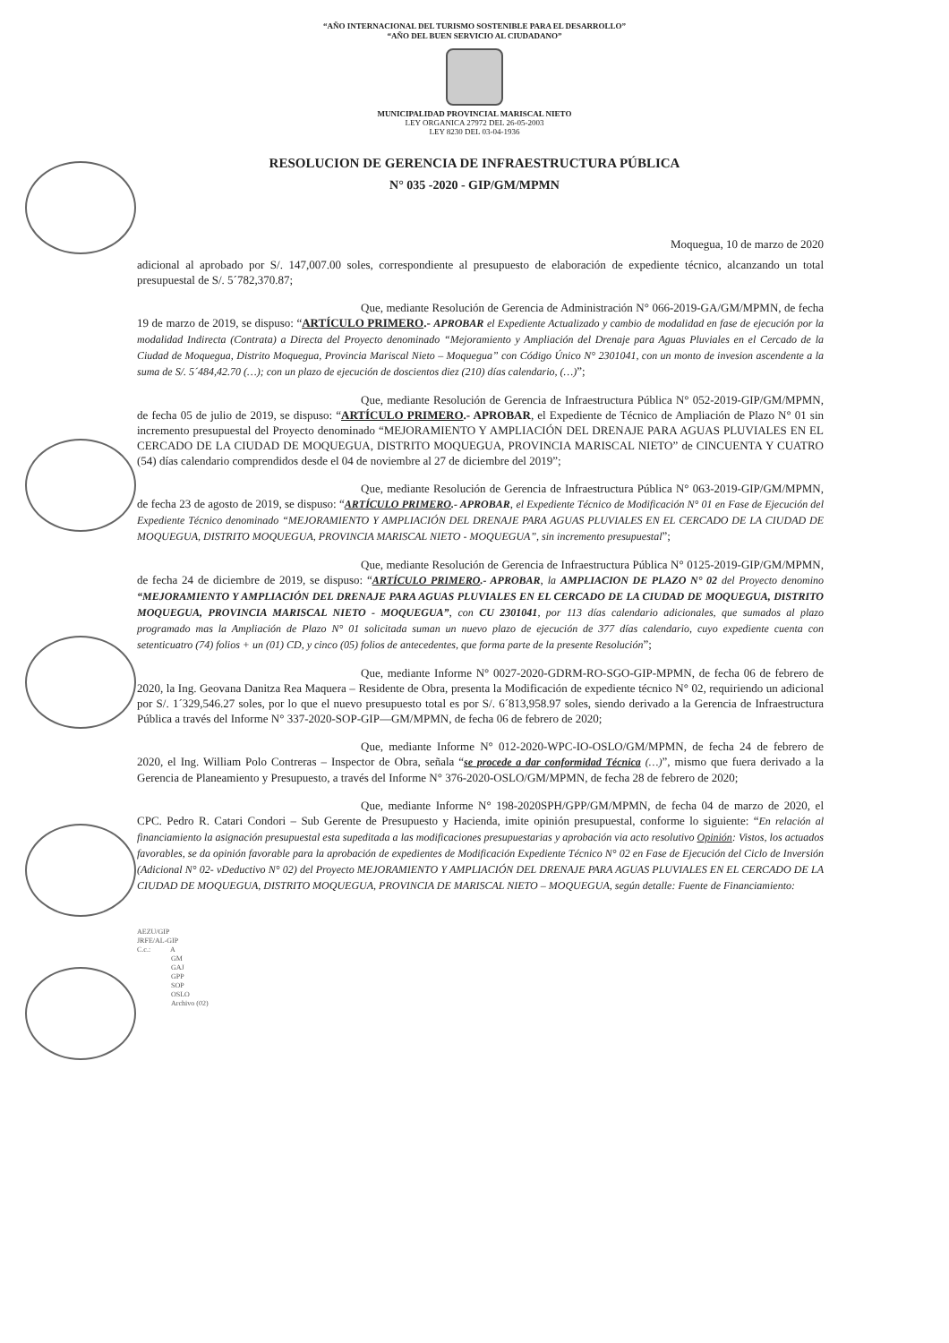“AÑO INTERNACIONAL DEL TURISMO SOSTENIBLE PARA EL DESARROLLO”
“AÑO DEL BUEN SERVICIO AL CIUDADANO”
MUNICIPALIDAD PROVINCIAL MARISCAL NIETO
LEY ORGANICA 27972 DEL 26-05-2003
LEY 8230 DEL 03-04-1936
RESOLUCION DE GERENCIA DE INFRAESTRUCTURA PÚBLICA
N° 035 -2020 - GIP/GM/MPMN
Moquegua, 10 de marzo de 2020
adicional al aprobado por S/. 147,007.00 soles, correspondiente al presupuesto de elaboración de expediente técnico, alcanzando un total presupuestal de S/. 5´782,370.87;
Que, mediante Resolución de Gerencia de Administración N° 066-2019-GA/GM/MPMN, de fecha 19 de marzo de 2019, se dispuso: “ARTÍCULO PRIMERO.- APROBAR el Expediente Actualizado y cambio de modalidad en fase de ejecución por la modalidad Indirecta (Contrata) a Directa del Proyecto denominado “Mejoramiento y Ampliación del Drenaje para Aguas Pluviales en el Cercado de la Ciudad de Moquegua, Distrito Moquegua, Provincia Mariscal Nieto – Moquegua” con Código Único N° 2301041, con un monto de invesion ascendente a la suma de S/. 5´484,42.70 (…); con un plazo de ejecución de doscientos diez (210) días calendario, (…)”;
Que, mediante Resolución de Gerencia de Infraestructura Pública N° 052-2019-GIP/GM/MPMN, de fecha 05 de julio de 2019, se dispuso: “ARTÍCULO PRIMERO.- APROBAR, el Expediente de Técnico de Ampliación de Plazo N° 01 sin incremento presupuestal del Proyecto denominado “MEJORAMIENTO Y AMPLIACIÓN DEL DRENAJE PARA AGUAS PLUVIALES EN EL CERCADO DE LA CIUDAD DE MOQUEGUA, DISTRITO MOQUEGUA, PROVINCIA MARISCAL NIETO” de CINCUENTA Y CUATRO (54) días calendario comprendidos desde el 04 de noviembre al 27 de diciembre del 2019”;
Que, mediante Resolución de Gerencia de Infraestructura Pública N° 063-2019-GIP/GM/MPMN, de fecha 23 de agosto de 2019, se dispuso: “ARTÍCULO PRIMERO.- APROBAR, el Expediente Técnico de Modificación N° 01 en Fase de Ejecución del Expediente Técnico denominado “MEJORAMIENTO Y AMPLIACIÓN DEL DRENAJE PARA AGUAS PLUVIALES EN EL CERCADO DE LA CIUDAD DE MOQUEGUA, DISTRITO MOQUEGUA, PROVINCIA MARISCAL NIETO - MOQUEGUA”, sin incremento presupuestal”;
Que, mediante Resolución de Gerencia de Infraestructura Pública N° 0125-2019-GIP/GM/MPMN, de fecha 24 de diciembre de 2019, se dispuso: “ARTÍCULO PRIMERO.- APROBAR, la AMPLIACION DE PLAZO N° 02 del Proyecto denomino “MEJORAMIENTO Y AMPLIACIÓN DEL DRENAJE PARA AGUAS PLUVIALES EN EL CERCADO DE LA CIUDAD DE MOQUEGUA, DISTRITO MOQUEGUA, PROVINCIA MARISCAL NIETO - MOQUEGUA”, con CU 2301041, por 113 días calendario adicionales, que sumados al plazo programado mas la Ampliación de Plazo N° 01 solicitada suman un nuevo plazo de ejecución de 377 días calendario, cuyo expediente cuenta con setenticuatro (74) folios + un (01) CD, y cinco (05) folios de antecedentes, que forma parte de la presente Resolución”;
Que, mediante Informe N° 0027-2020-GDRM-RO-SGO-GIP-MPMN, de fecha 06 de febrero de 2020, la Ing. Geovana Danitza Rea Maquera – Residente de Obra, presenta la Modificación de expediente técnico N° 02, requiriendo un adicional por S/. 1´329,546.27 soles, por lo que el nuevo presupuesto total es por S/. 6´813,958.97 soles, siendo derivado a la Gerencia de Infraestructura Pública a través del Informe N° 337-2020-SOP-GIP—GM/MPMN, de fecha 06 de febrero de 2020;
Que, mediante Informe N° 012-2020-WPC-IO-OSLO/GM/MPMN, de fecha 24 de febrero de 2020, el Ing. William Polo Contreras – Inspector de Obra, señala “se procede a dar conformidad Técnica (…)”, mismo que fuera derivado a la Gerencia de Planeamiento y Presupuesto, a través del Informe N° 376-2020-OSLO/GM/MPMN, de fecha 28 de febrero de 2020;
Que, mediante Informe N° 198-2020SPH/GPP/GM/MPMN, de fecha 04 de marzo de 2020, el CPC. Pedro R. Catari Condori – Sub Gerente de Presupuesto y Hacienda, imite opinión presupuestal, conforme lo siguiente: “En relación al financiamiento la asignación presupuestal esta supeditada a las modificaciones presupuestarias y aprobación via acto resolutivo Opinión: Vistos, los actuados favorables, se da opinión favorable para la aprobación de expedientes de Modificación Expediente Técnico N° 02 en Fase de Ejecución del Ciclo de Inversión (Adicional N° 02- vDeductivo N° 02) del Proyecto MEJORAMIENTO Y AMPLIACIÓN DEL DRENAJE PARA AGUAS PLUVIALES EN EL CERCADO DE LA CIUDAD DE MOQUEGUA, DISTRITO MOQUEGUA, PROVINCIA DE MARISCAL NIETO – MOQUEGUA, según detalle: Fuente de Financiamiento:
AEZU/GIP
JRFE/AL-GIP
C.c.: A
GM
GAJ
GPP
SOP
OSLO
Archivo (02)